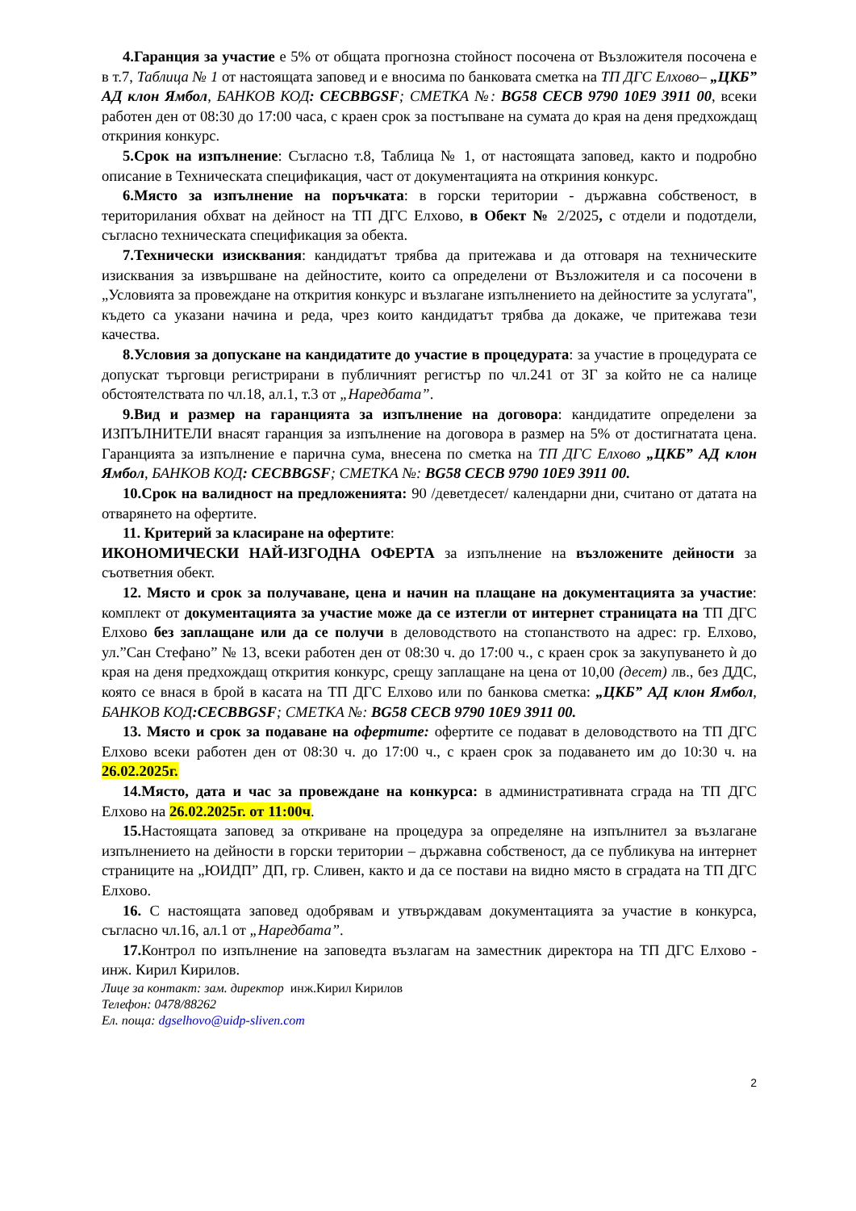4.Гаранция за участие е 5% от общата прогнозна стойност посочена от Възложителя посочена е в т.7, Таблица № 1 от настоящата заповед и е вносима по банковата сметка на ТП ДГС Елхово– „ЦКБ” АД клон Ямбол, БАНКОВ КОД: CECBBGSF; СМЕТКА №: BG58 CECB 9790 10E9 3911 00, всеки работен ден от 08:30 до 17:00 часа, с краен срок за постъпване на сумата до края на деня предхождащ откриния конкурс.
5.Срок на изпълнение: Съгласно т.8, Таблица № 1, от настоящата заповед, както и подробно описание в Техническата спецификация, част от документацията на откриния конкурс.
6.Място за изпълнение на поръчката: в горски територии - държавна собственост, в територилания обхват на дейност на ТП ДГС Елхово, в Обект № 2/2025, с отдели и подотдели, съгласно техническата спецификация за обекта.
7.Технически изисквания: кандидатът трябва да притежава и да отговаря на техническите изисквания за извършване на дейностите, които са определени от Възложителя и са посочени в „Условията за провеждане на открития конкурс и възлагане изпълнението на дейностите за услугата", където са указани начина и реда, чрез които кандидатът трябва да докаже, че притежава тези качества.
8.Условия за допускане на кандидатите до участие в процедурата: за участие в процедурата се допускат търговци регистрирани в публичният регистър по чл.241 от ЗГ за който не са налице обстоятелствата по чл.18, ал.1, т.3 от „Наредбата”.
9.Вид и размер на гаранцията за изпълнение на договора: кандидатите определени за ИЗПЪЛНИТЕЛИ внасят гаранция за изпълнение на договора в размер на 5% от достигнатата цена. Гаранцията за изпълнение е парична сума, внесена по сметка на ТП ДГС Елхово „ЦКБ” АД клон Ямбол, БАНКОВ КОД: CECBBGSF; СМЕТКА №: BG58 CECB 9790 10E9 3911 00.
10.Срок на валидност на предложенията: 90 /деветдесет/ календарни дни, считано от датата на отварянето на офертите.
11. Критерий за класиране на офертите:
ИКОНОМИЧЕСКИ НАЙ-ИЗГОДНА ОФЕРТА за изпълнение на възложените дейности за съответния обект.
12. Място и срок за получаване, цена и начин на плащане на документацията за участие: комплект от документацията за участие може да се изтегли от интернет страницата на ТП ДГС Елхово без заплащане или да се получи в деловодството на стопанството на адрес: гр. Елхово, ул.”Сан Стефано” № 13, всеки работен ден от 08:30 ч. до 17:00 ч., с краен срок за закупуването ѝ до края на деня предхождащ открития конкурс, срещу заплащане на цена от 10,00 (десет) лв., без ДДС, която се внася в брой в касата на ТП ДГС Елхово или по банкова сметка: „ЦКБ” АД клон Ямбол, БАНКОВ КОД:CECBBGSF; СМЕТКА №: BG58 CECB 9790 10E9 3911 00.
13. Място и срок за подаване на офертите: офертите се подават в деловодството на ТП ДГС Елхово всеки работен ден от 08:30 ч. до 17:00 ч., с краен срок за подаването им до 10:30 ч. на 26.02.2025г.
14.Място, дата и час за провеждане на конкурса: в административната сграда на ТП ДГС Елхово на 26.02.2025г. от 11:00ч.
15. Настоящата заповед за откриване на процедура за определяне на изпълнител за възлагане изпълнението на дейности в горски територии – държавна собственост, да се публикува на интернет страниците на „ЮИДП” ДП, гр. Сливен, както и да се постави на видно място в сградата на ТП ДГС Елхово.
16. С настоящата заповед одобрявам и утвърждавам документацията за участие в конкурса, съгласно чл.16, ал.1 от „Наредбата”.
17. Контрол по изпълнение на заповедта възлагам на заместник директора на ТП ДГС Елхово - инж. Кирил Кирилов.
Лице за контакт: зам. директор инж.Кирил Кирилов
Телефон: 0478/88262
Ел. поща: dgselhovo@uidp-sliven.com
2